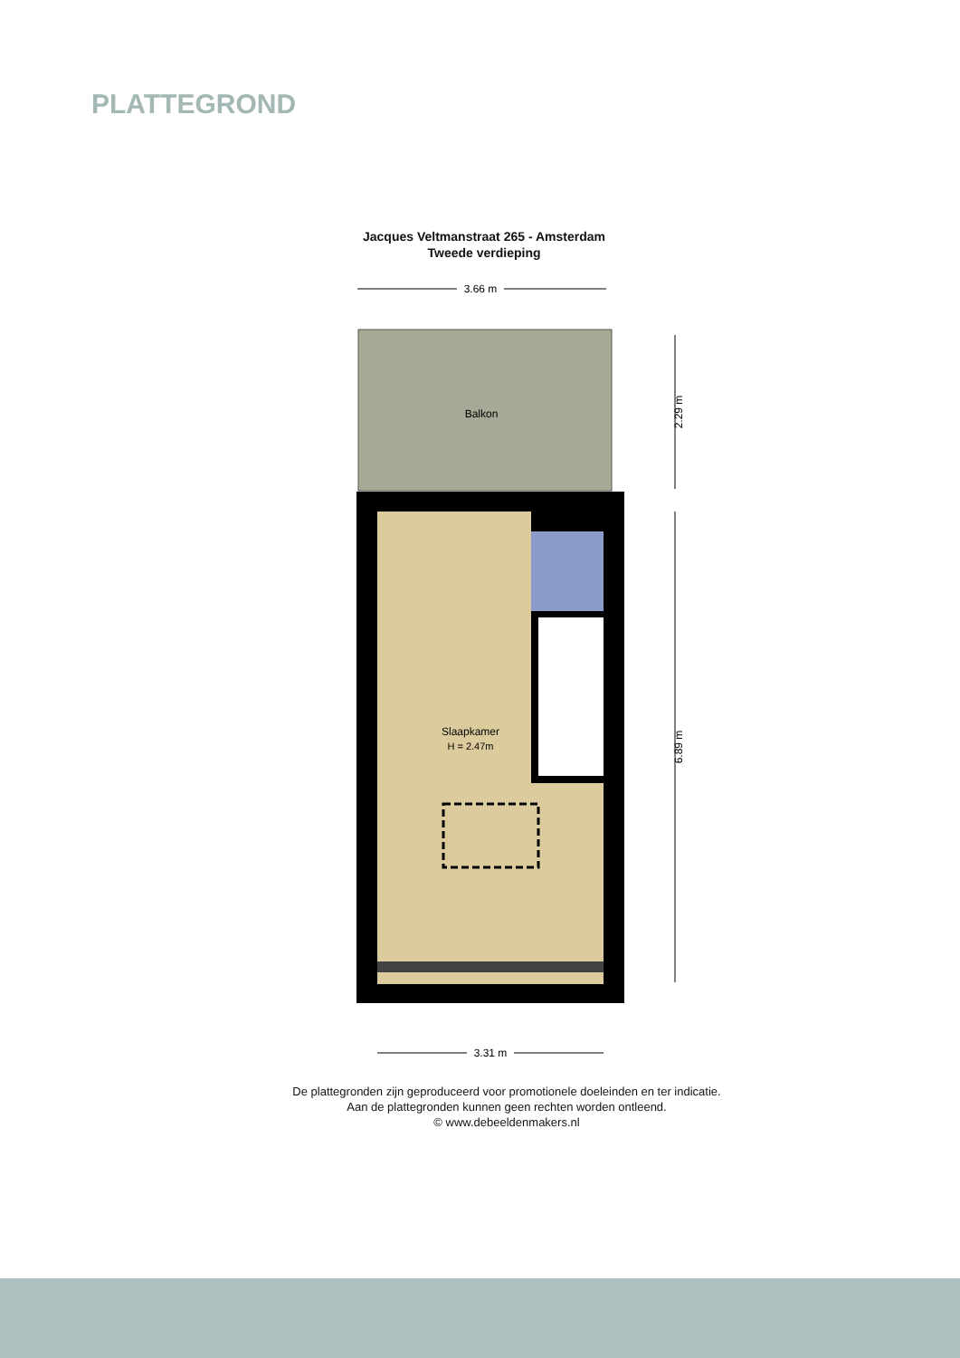PLATTEGROND
Jacques Veltmanstraat 265 - Amsterdam
Tweede verdieping
3.66 m
Balkon
Slaapkamer
H = 2.47m
2.29 m
6.89 m
3.31 m
De plattegronden zijn geproduceerd voor promotionele doeleinden en ter indicatie.
Aan de plattegronden kunnen geen rechten worden ontleend.
© www.debeeldenmakers.nl